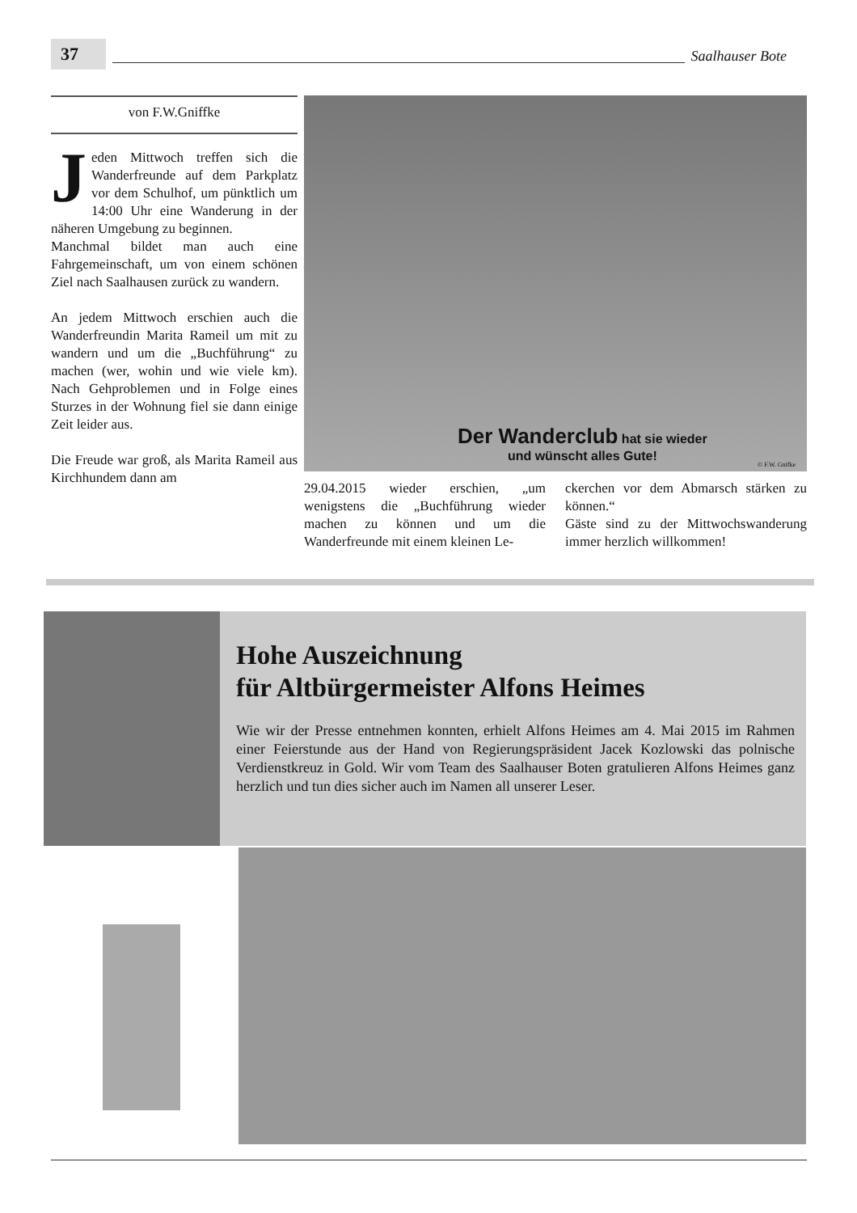37
Saalhauser Bote
von F.W.Gniffke
Jeden Mittwoch treffen sich die Wanderfreunde auf dem Parkplatz vor dem Schulhof, um pünktlich um 14:00 Uhr eine Wanderung in der näheren Umgebung zu beginnen.
Manchmal bildet man auch eine Fahrgemeinschaft, um von einem schönen Ziel nach Saalhausen zurück zu wandern.
An jedem Mittwoch erschien auch die Wanderfreundin Marita Rameil um mit zu wandern und um die „Buchführung“ zu machen (wer, wohin und wie viele km). Nach Gehproblemen und in Folge eines Sturzes in der Wohnung fiel sie dann einige Zeit leider aus.
Die Freude war groß, als Marita Rameil aus Kirchhundem dann am
Der Wanderclub hat sie wieder
und wünscht alles Gute!
© F.W. Gnifke
29.04.2015 wieder erschien, „um wenigstens die „Buchführung wieder machen zu können und um die Wanderfreunde mit einem kleinen Le-
ckerchen vor dem Abmarsch stärken zu können.“
Gäste sind zu der Mittwochswanderung immer herzlich willkommen!
Hohe Auszeichnung
für Altbürgermeister Alfons Heimes
Wie wir der Presse entnehmen konnten, erhielt Alfons Heimes am 4. Mai 2015 im Rahmen einer Feierstunde aus der Hand von Regierungspräsident Jacek Kozlowski das polnische Verdienstkreuz in Gold. Wir vom Team des Saalhauser Boten gratulieren Alfons Heimes ganz herzlich und tun dies sicher auch im Namen all unserer Leser.